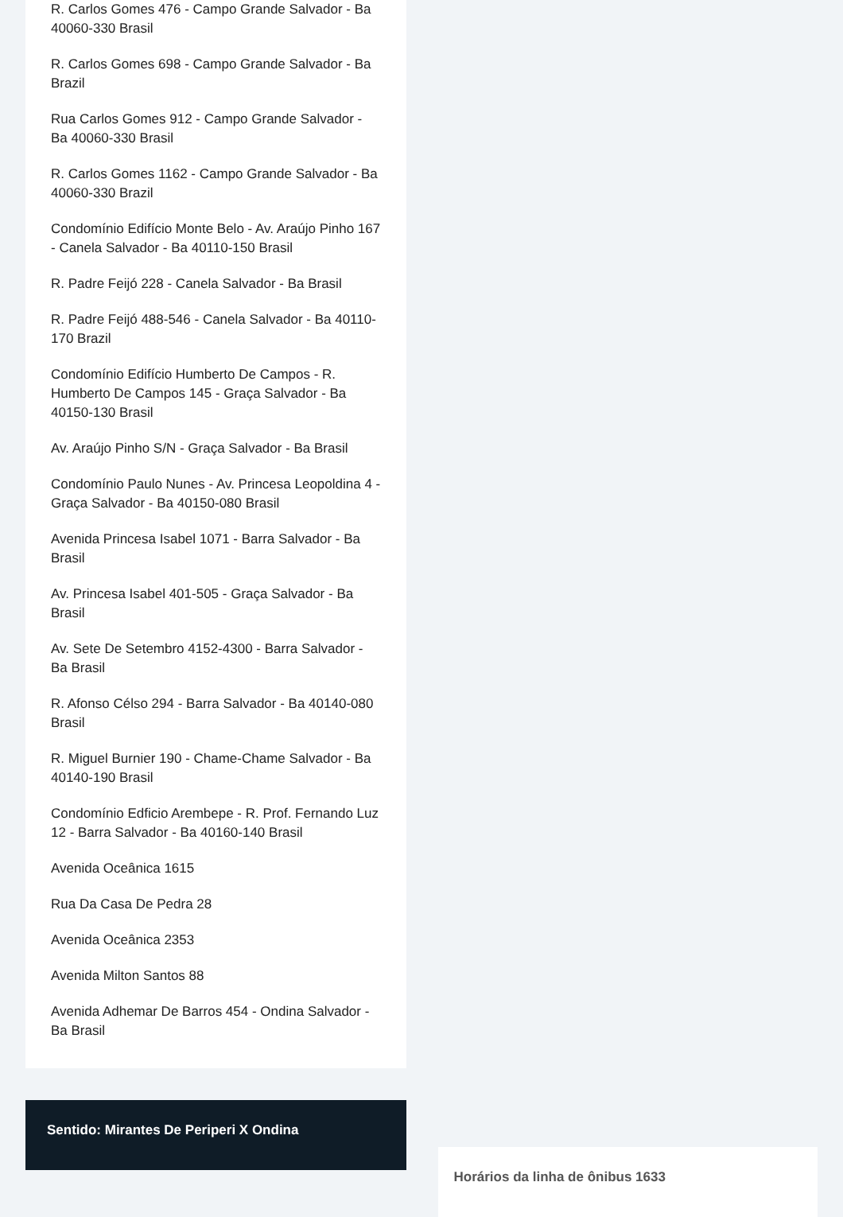R. Carlos Gomes 476 - Campo Grande Salvador - Ba 40060-330 Brasil
R. Carlos Gomes 698 - Campo Grande Salvador - Ba Brazil
Rua Carlos Gomes 912 - Campo Grande Salvador - Ba 40060-330 Brasil
R. Carlos Gomes 1162 - Campo Grande Salvador - Ba 40060-330 Brazil
Condomínio Edifício Monte Belo - Av. Araújo Pinho 167 - Canela Salvador - Ba 40110-150 Brasil
R. Padre Feijó 228 - Canela Salvador - Ba Brasil
R. Padre Feijó 488-546 - Canela Salvador - Ba 40110-170 Brazil
Condomínio Edifício Humberto De Campos - R. Humberto De Campos 145 - Graça Salvador - Ba 40150-130 Brasil
Av. Araújo Pinho S/N - Graça Salvador - Ba Brasil
Condomínio Paulo Nunes - Av. Princesa Leopoldina 4 - Graça Salvador - Ba 40150-080 Brasil
Avenida Princesa Isabel 1071 - Barra Salvador - Ba Brasil
Av. Princesa Isabel 401-505 - Graça Salvador - Ba Brasil
Av. Sete De Setembro 4152-4300 - Barra Salvador - Ba Brasil
R. Afonso Célso 294 - Barra Salvador - Ba 40140-080 Brasil
R. Miguel Burnier 190 - Chame-Chame Salvador - Ba 40140-190 Brasil
Condomínio Edficio Arembepe - R. Prof. Fernando Luz 12 - Barra Salvador - Ba 40160-140 Brasil
Avenida Oceânica 1615
Rua Da Casa De Pedra 28
Avenida Oceânica 2353
Avenida Milton Santos 88
Avenida Adhemar De Barros 454 - Ondina Salvador - Ba Brasil
Sentido: Mirantes De Periperi X Ondina
Horários da linha de ônibus 1633